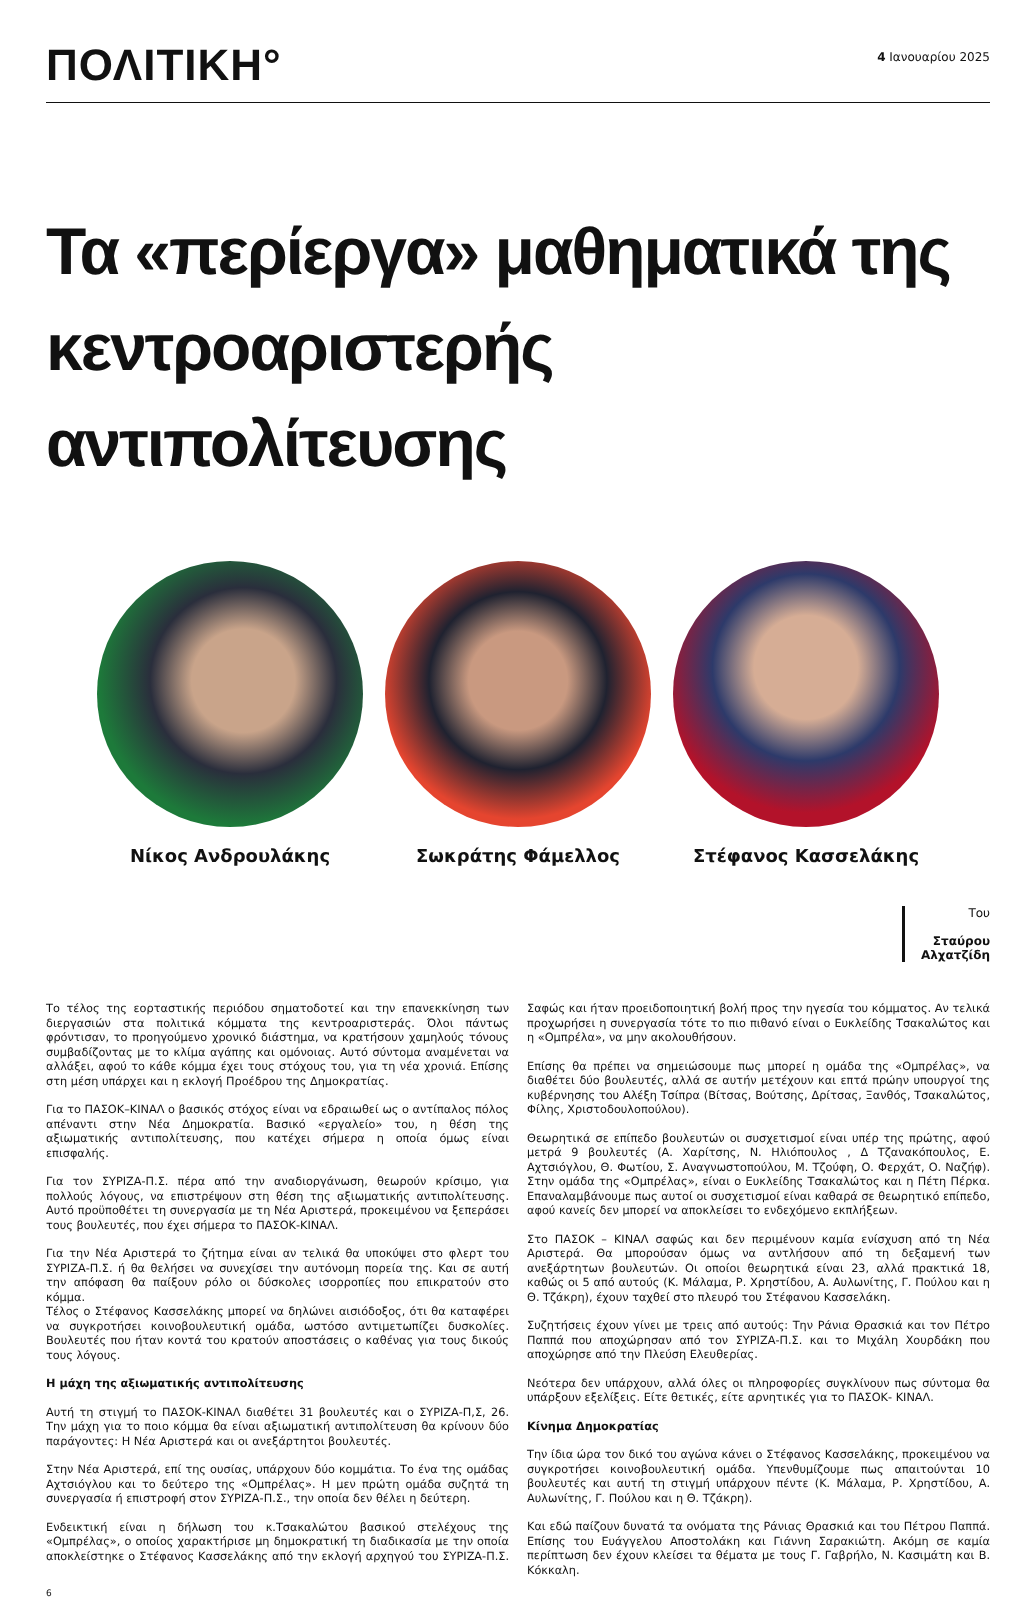ΠΟΛΙΤΙΚΗ°
4 Ιανουαρίου 2025
Τα «περίεργα» μαθηματικά της κεντροαριστερής αντιπολίτευσης
Νίκος Ανδρουλάκης Σωκράτης Φάμελλος Στέφανος Κασσελάκης
Του
Σταύρου Αλχατζίδη
Το τέλος της εορταστικής περιόδου σηματοδοτεί και την επανεκκίνηση των διεργασιών στα πολιτικά κόμματα της κεντροαριστεράς. Όλοι πάντως φρόντισαν, το προηγούμενο χρονικό διάστημα, να κρατήσουν χαμηλούς τόνους συμβαδίζοντας με το κλίμα αγάπης και ομόνοιας. Αυτό σύντομα αναμένεται να αλλάξει, αφού το κάθε κόμμα έχει τους στόχους του, για τη νέα χρονιά. Επίσης στη μέση υπάρχει και η εκλογή Προέδρου της Δημοκρατίας.
Για το ΠΑΣΟΚ–ΚΙΝΑΛ ο βασικός στόχος είναι να εδραιωθεί ως ο αντίπαλος πόλος απέναντι στην Νέα Δημοκρατία. Βασικό «εργαλείο» του, η θέση της αξιωματικής αντιπολίτευσης, που κατέχει σήμερα η οποία όμως είναι επισφαλής.
Για τον ΣΥΡΙΖΑ-Π.Σ. πέρα από την αναδιοργάνωση, θεωρούν κρίσιμο, για πολλούς λόγους, να επιστρέψουν στη θέση της αξιωματικής αντιπολίτευσης. Αυτό προϋποθέτει τη συνεργασία με τη Νέα Αριστερά, προκειμένου να ξεπεράσει τους βουλευτές, που έχει σήμερα το ΠΑΣΟΚ-ΚΙΝΑΛ.
Για την Νέα Αριστερά το ζήτημα είναι αν τελικά θα υποκύψει στο φλερτ του ΣΥΡΙΖΑ-Π.Σ. ή θα θελήσει να συνεχίσει την αυτόνομη πορεία της. Και σε αυτή την απόφαση θα παίξουν ρόλο οι δύσκολες ισορροπίες που επικρατούν στο κόμμα.
Τέλος ο Στέφανος Κασσελάκης μπορεί να δηλώνει αισιόδοξος, ότι θα καταφέρει να συγκροτήσει κοινοβουλευτική ομάδα, ωστόσο αντιμετωπίζει δυσκολίες. Βουλευτές που ήταν κοντά του κρατούν αποστάσεις ο καθένας για τους δικούς τους λόγους.
Η μάχη της αξιωματικής αντιπολίτευσης
Αυτή τη στιγμή το ΠΑΣΟΚ-ΚΙΝΑΛ διαθέτει 31 βουλευτές και ο ΣΥΡΙΖΑ-Π,Σ, 26. Την μάχη για το ποιο κόμμα θα είναι αξιωματική αντιπολίτευση θα κρίνουν δύο παράγοντες: Η Νέα Αριστερά και οι ανεξάρτητοι βουλευτές.
Στην Νέα Αριστερά, επί της ουσίας, υπάρχουν δύο κομμάτια. Το ένα της ομάδας Αχτσιόγλου και το δεύτερο της «Ομπρέλας». Η μεν πρώτη ομάδα συζητά τη συνεργασία ή επιστροφή στον ΣΥΡΙΖΑ-Π.Σ., την οποία δεν θέλει η δεύτερη.
Ενδεικτική είναι η δήλωση του κ.Τσακαλώτου βασικού στελέχους της «Ομπρέλας», ο οποίος χαρακτήρισε μη δημοκρατική τη διαδικασία με την οποία αποκλείστηκε ο Στέφανος Κασσελάκης από την εκλογή αρχηγού του ΣΥΡΙΖΑ-Π.Σ. Σαφώς και ήταν προειδοποιητική βολή προς την ηγεσία του κόμματος. Αν τελικά προχωρήσει η συνεργασία τότε το πιο πιθανό είναι ο Ευκλείδης Τσακαλώτος και η «Ομπρέλα», να μην ακολουθήσουν.
Επίσης θα πρέπει να σημειώσουμε πως μπορεί η ομάδα της «Ομπρέλας», να διαθέτει δύο βουλευτές, αλλά σε αυτήν μετέχουν και επτά πρώην υπουργοί της κυβέρνησης του Αλέξη Τσίπρα (Βίτσας, Βούτσης, Δρίτσας, Ξανθός, Τσακαλώτος, Φίλης, Χριστοδουλοπούλου).
Θεωρητικά σε επίπεδο βουλευτών οι συσχετισμοί είναι υπέρ της πρώτης, αφού μετρά 9 βουλευτές (Α. Χαρίτσης, Ν. Ηλιόπουλος , Δ Τζανακόπουλος, Ε. Αχτσιόγλου, Θ. Φωτίου, Σ. Αναγνωστοπούλου, Μ. Τζούφη, Ο. Φερχάτ, Ο. Ναζήφ). Στην ομάδα της «Ομπρέλας», είναι ο Ευκλείδης Τσακαλώτος και η Πέτη Πέρκα. Επαναλαμβάνουμε πως αυτοί οι συσχετισμοί είναι καθαρά σε θεωρητικό επίπεδο, αφού κανείς δεν μπορεί να αποκλείσει το ενδεχόμενο εκπλήξεων.
Στο ΠΑΣΟΚ – ΚΙΝΑΛ σαφώς και δεν περιμένουν καμία ενίσχυση από τη Νέα Αριστερά. Θα μπορούσαν όμως να αντλήσουν από τη δεξαμενή των ανεξάρτητων βουλευτών. Οι οποίοι θεωρητικά είναι 23, αλλά πρακτικά 18, καθώς οι 5 από αυτούς (Κ. Μάλαμα, Ρ. Χρηστίδου, Α. Αυλωνίτης, Γ. Πούλου και η Θ. Τζάκρη), έχουν ταχθεί στο πλευρό του Στέφανου Κασσελάκη.
Συζητήσεις έχουν γίνει με τρεις από αυτούς: Την Ράνια Θρασκιά και τον Πέτρο Παππά που αποχώρησαν από τον ΣΥΡΙΖΑ-Π.Σ. και το Μιχάλη Χουρδάκη που αποχώρησε από την Πλεύση Ελευθερίας.
Νεότερα δεν υπάρχουν, αλλά όλες οι πληροφορίες συγκλίνουν πως σύντομα θα υπάρξουν εξελίξεις. Είτε θετικές, είτε αρνητικές για το ΠΑΣΟΚ- ΚΙΝΑΛ.
Κίνημα Δημοκρατίας
Την ίδια ώρα τον δικό του αγώνα κάνει ο Στέφανος Κασσελάκης, προκειμένου να συγκροτήσει κοινοβουλευτική ομάδα. Υπενθυμίζουμε πως απαιτούνται 10 βουλευτές και αυτή τη στιγμή υπάρχουν πέντε (Κ. Μάλαμα, Ρ. Χρηστίδου, Α. Αυλωνίτης, Γ. Πούλου και η Θ. Τζάκρη).
Και εδώ παίζουν δυνατά τα ονόματα της Ράνιας Θρασκιά και του Πέτρου Παππά. Επίσης του Ευάγγελου Αποστολάκη και Γιάννη Σαρακιώτη. Ακόμη σε καμία περίπτωση δεν έχουν κλείσει τα θέματα με τους Γ. Γαβρήλο, Ν. Κασιμάτη και Β. Κόκκαλη.
6